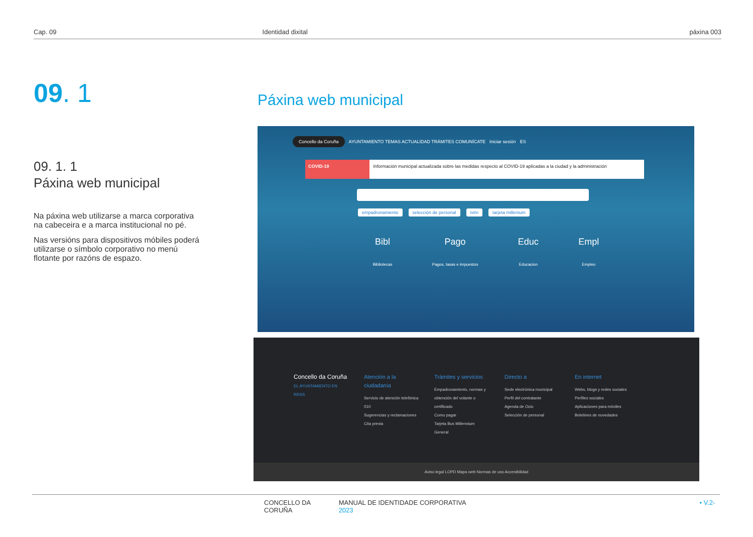Cap. 09 Identidad dixital páxina 003
09. 1
09. 1. 1
Páxina web municipal
Na páxina web utilizarse a marca corporativa na cabeceira e a marca institucional no pé.
Nas versións para dispositivos móbiles poderá utilizarse o símbolo corporativo no menú flotante por razóns de espazo.
Páxina web municipal
Concello da Coruña AYUNTAMIENTO TEMAS ACTUALIDAD TRÁMITES COMUNÍCATE Iniciar sesión ES
COVID-19 Información municipal actualizada sobre las medidas respecto al COVID-19 aplicadas a la ciudad y la administración
empadronamiento selección de personal ivtm tarjeta millenium
Bibl
Bibliotecas
Pago
Pagos, tasas e impuestos
Educ
Educacion
Empl
Empleo
Concello da Coruña
EL AYUNTAMIENTO EN RRSS
Atención a la ciudadanía
Servicio de atención telefónica 010
Sugerencias y reclamaciones
Cita previa
Trámites y servicios
Empadronamiento, normas y obtención del volante o certificado
Como pagar
Tarjeta Bus Millennium General
Directo a
Sede electrónica municipal
Perfil del contratante
Agenda de Ocio
Selección de personal
En internet
Webs, blogs y redes sociales
Perfiles sociales
Aplicaciones para móviles
Boletines de novedades
Aviso legal LOPD Mapa web Normas de uso Accesibilidad
CONCELLO DA CORUÑA MANUAL DE IDENTIDADE CORPORATIVA • V.2-2023